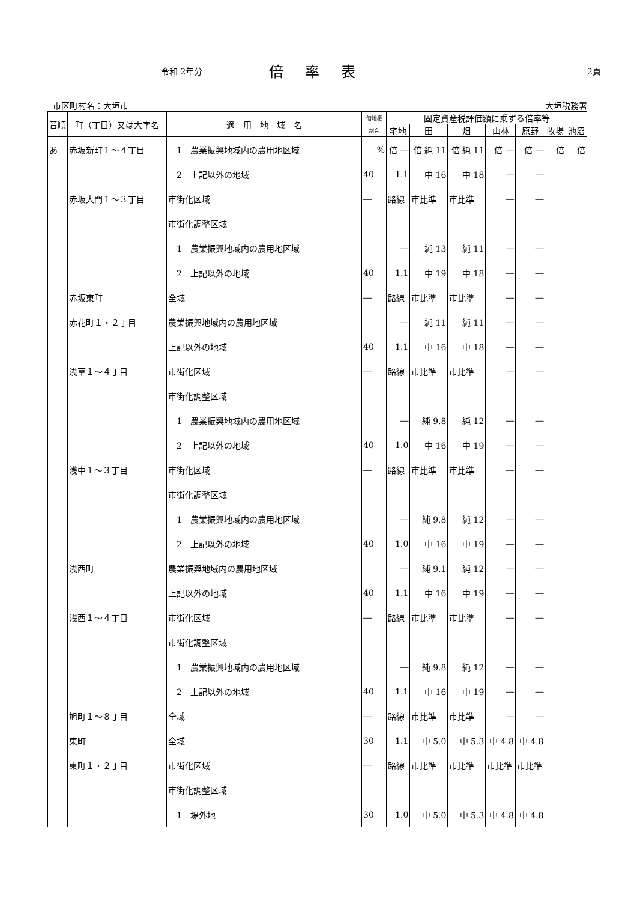令和 2年分 倍率表 2頁
市区町村名：大垣市 大垣税務署
| 音順 | 町（丁目）又は大字名 | 適 用 地 域 名 | 借地権 | 固定資産税評価額に乗ずる倍率等 | | | | | | |
| --- | --- | --- | --- | --- | --- | --- | --- | --- | --- | --- |
| | | | 割合 | 宅地 | 田 | 畑 | 山林 | 原野 | 牧場 | 池沼 |
| あ | 赤坂新町１～４丁目 | 1 農業振興地域内の農用地区域 | % | 倍 ― | 倍 純 11 | 倍 純 11 | 倍 ― | 倍 ― | 倍 | 倍 |
| | | 2 上記以外の地域 | 40 | 1.1 | 中 16 | 中 18 | ― | ― | | |
| | 赤坂大門１～３丁目 | 市街化区域 | ― | 路線 | 市比準 | 市比準 | ― | ― | | |
| | | 市街化調整区域 | | | | | | | | |
| | | 1 農業振興地域内の農用地区域 | | ― | 純 13 | 純 11 | ― | ― | | |
| | | 2 上記以外の地域 | 40 | 1.1 | 中 19 | 中 18 | ― | ― | | |
| | 赤坂東町 | 全域 | ― | 路線 | 市比準 | 市比準 | ― | ― | | |
| | 赤花町１・２丁目 | 農業振興地域内の農用地区域 | | ― | 純 11 | 純 11 | ― | ― | | |
| | | 上記以外の地域 | 40 | 1.1 | 中 16 | 中 18 | ― | ― | | |
| | 浅草１～４丁目 | 市街化区域 | ― | 路線 | 市比準 | 市比準 | ― | ― | | |
| | | 市街化調整区域 | | | | | | | | |
| | | 1 農業振興地域内の農用地区域 | | ― | 純 9.8 | 純 12 | ― | ― | | |
| | | 2 上記以外の地域 | 40 | 1.0 | 中 16 | 中 19 | ― | ― | | |
| | 浅中１～３丁目 | 市街化区域 | ― | 路線 | 市比準 | 市比準 | ― | ― | | |
| | | 市街化調整区域 | | | | | | | | |
| | | 1 農業振興地域内の農用地区域 | | ― | 純 9.8 | 純 12 | ― | ― | | |
| | | 2 上記以外の地域 | 40 | 1.0 | 中 16 | 中 19 | ― | ― | | |
| | 浅西町 | 農業振興地域内の農用地区域 | | ― | 純 9.1 | 純 12 | ― | ― | | |
| | | 上記以外の地域 | 40 | 1.1 | 中 16 | 中 19 | ― | ― | | |
| | 浅西１～４丁目 | 市街化区域 | ― | 路線 | 市比準 | 市比準 | ― | ― | | |
| | | 市街化調整区域 | | | | | | | | |
| | | 1 農業振興地域内の農用地区域 | | ― | 純 9.8 | 純 12 | ― | ― | | |
| | | 2 上記以外の地域 | 40 | 1.1 | 中 16 | 中 19 | ― | ― | | |
| | 旭町１～８丁目 | 全域 | ― | 路線 | 市比準 | 市比準 | ― | ― | | |
| | 東町 | 全域 | 30 | 1.1 | 中 5.0 | 中 5.3 | 中 4.8 | 中 4.8 | | |
| | 東町１・２丁目 | 市街化区域 | ― | 路線 | 市比準 | 市比準 | 市比準 | 市比準 | | |
| | | 市街化調整区域 | | | | | | | | |
| | | 1 堤外地 | 30 | 1.0 | 中 5.0 | 中 5.3 | 中 4.8 | 中 4.8 | | |